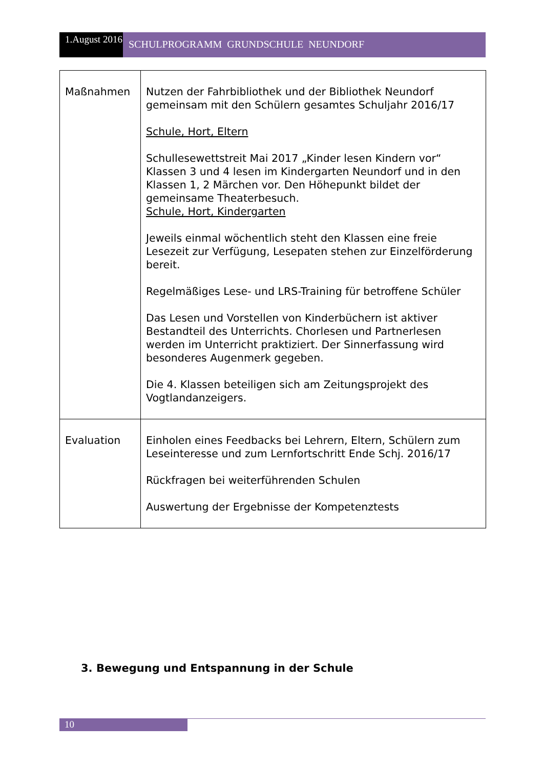1.August 2016
SCHULPROGRAMM GRUNDSCHULE NEUNDORF
| Maßnahmen | Nutzen der Fahrbibliothek und der Bibliothek Neundorf gemeinsam mit den Schülern gesamtes Schuljahr 2016/17 Schule, Hort, Eltern Schullesewettstreit Mai 2017 „Kinder lesen Kindern vor“ Klassen 3 und 4 lesen im Kindergarten Neundorf und in den Klassen 1, 2 Märchen vor. Den Höhepunkt bildet der gemeinsame Theaterbesuch. Schule, Hort, Kindergarten Jeweils einmal wöchentlich steht den Klassen eine freie Lesezeit zur Verfügung, Lesepaten stehen zur Einzelförderung bereit. Regelmäßiges Lese- und LRS-Training für betroffene Schüler Das Lesen und Vorstellen von Kinderbüchern ist aktiver Bestandteil des Unterrichts. Chorlesen und Partnerlesen werden im Unterricht praktiziert. Der Sinnerfassung wird besonderes Augenmerk gegeben. Die 4. Klassen beteiligen sich am Zeitungsprojekt des Vogtlandanzeigers. |
| Evaluation | Einholen eines Feedbacks bei Lehrern, Eltern, Schülern zum Leseinteresse und zum Lernfortschritt Ende Schj. 2016/17 Rückfragen bei weiterführenden Schulen Auswertung der Ergebnisse der Kompetenztests |
3. Bewegung und Entspannung in der Schule
10